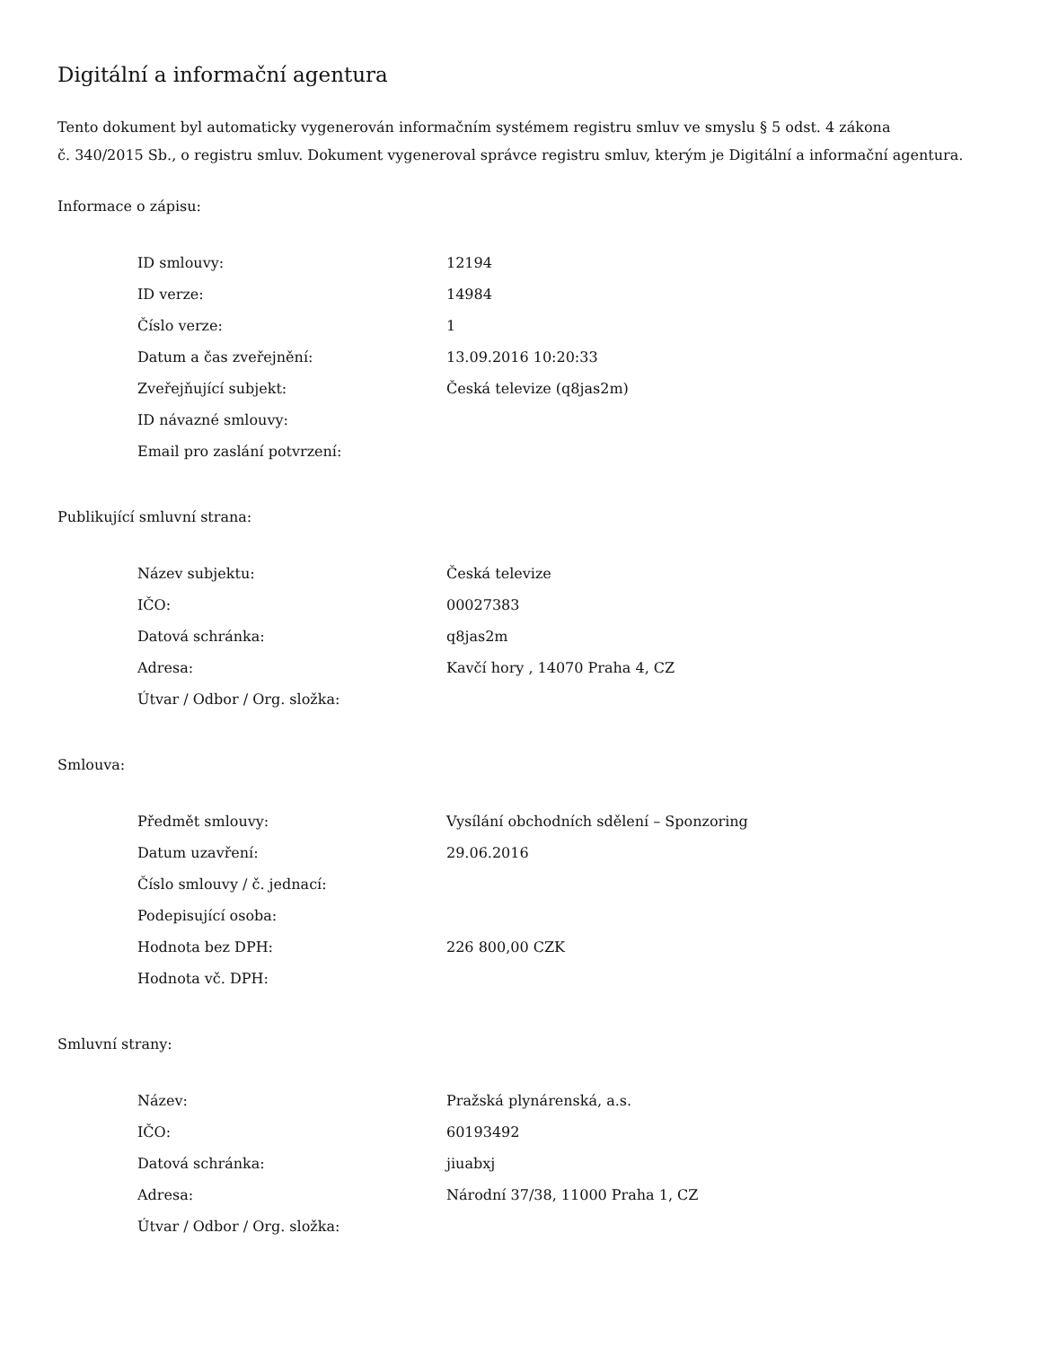Digitální a informační agentura
Tento dokument byl automaticky vygenerován informačním systémem registru smluv ve smyslu § 5 odst. 4 zákona
č. 340/2015 Sb., o registru smluv. Dokument vygeneroval správce registru smluv, kterým je Digitální a informační agentura.
Informace o zápisu:
| ID smlouvy: | 12194 |
| ID verze: | 14984 |
| Číslo verze: | 1 |
| Datum a čas zveřejnění: | 13.09.2016 10:20:33 |
| Zveřejňující subjekt: | Česká televize (q8jas2m) |
| ID návazné smlouvy: | |
| Email pro zaslání potvrzení: | |
Publikující smluvní strana:
| Název subjektu: | Česká televize |
| IČO: | 00027383 |
| Datová schránka: | q8jas2m |
| Adresa: | Kavčí hory , 14070 Praha 4, CZ |
| Útvar / Odbor / Org. složka: | |
Smlouva:
| Předmět smlouvy: | Vysílání obchodních sdělení – Sponzoring |
| Datum uzavření: | 29.06.2016 |
| Číslo smlouvy / č. jednací: | |
| Podepisující osoba: | |
| Hodnota bez DPH: | 226 800,00 CZK |
| Hodnota vč. DPH: | |
Smluvní strany:
| Název: | Pražská plynárenská, a.s. |
| IČO: | 60193492 |
| Datová schránka: | jiuabxj |
| Adresa: | Národní 37/38, 11000 Praha 1, CZ |
| Útvar / Odbor / Org. složka: | |